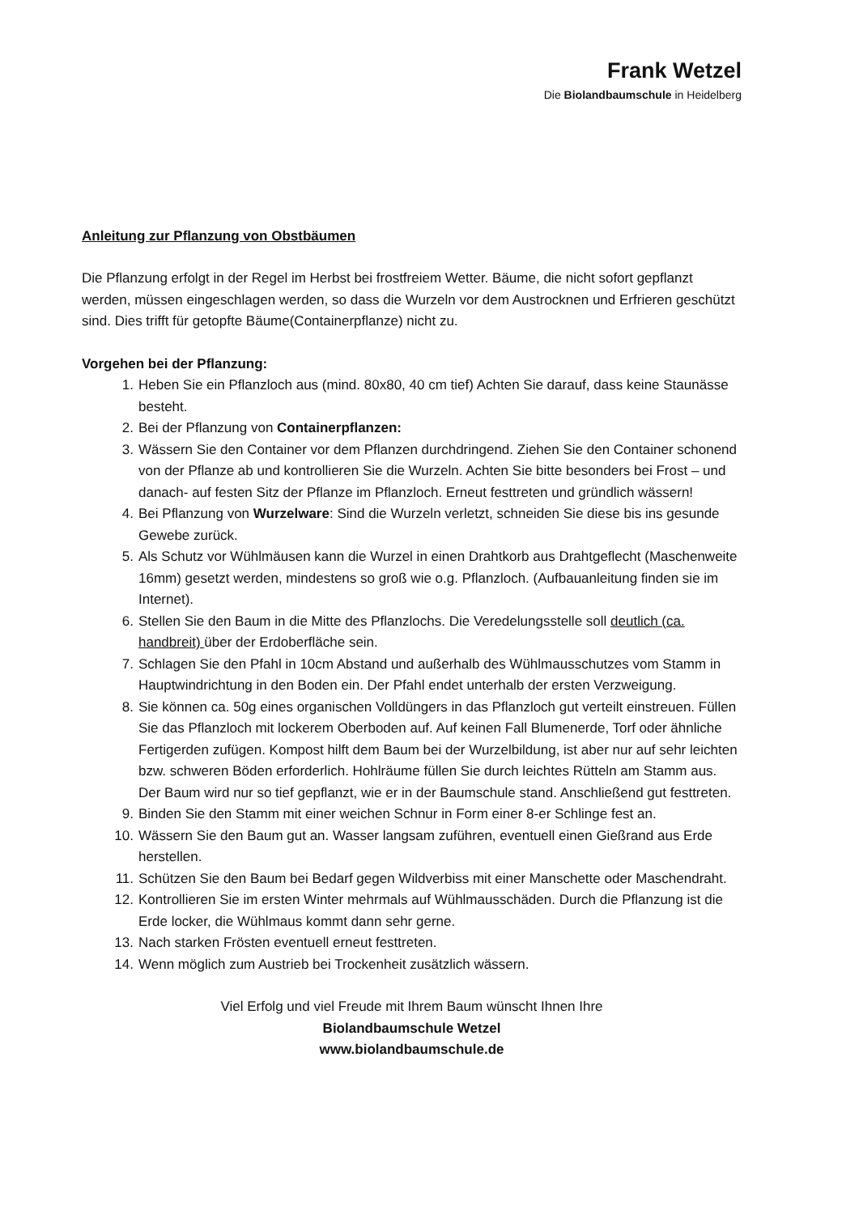Frank Wetzel
Die Biolandbaumschule in Heidelberg
Anleitung zur Pflanzung von Obstbäumen
Die Pflanzung erfolgt in der Regel im Herbst bei frostfreiem Wetter. Bäume, die nicht sofort gepflanzt werden, müssen eingeschlagen werden, so dass die Wurzeln vor dem Austrocknen und Erfrieren geschützt sind. Dies trifft für getopfte Bäume(Containerpflanze) nicht zu.
Vorgehen bei der Pflanzung:
1. Heben Sie ein Pflanzloch aus (mind. 80x80, 40 cm tief) Achten Sie darauf, dass keine Staunässe besteht.
2. Bei der Pflanzung von Containerpflanzen:
3. Wässern Sie den Container vor dem Pflanzen durchdringend. Ziehen Sie den Container schonend von der Pflanze ab und kontrollieren Sie die Wurzeln. Achten Sie bitte besonders bei Frost – und danach- auf festen Sitz der Pflanze im Pflanzloch. Erneut festtreten und gründlich wässern!
4. Bei Pflanzung von Wurzelware: Sind die Wurzeln verletzt, schneiden Sie diese bis ins gesunde Gewebe zurück.
5. Als Schutz vor Wühlmäusen kann die Wurzel in einen Drahtkorb aus Drahtgeflecht (Maschenweite 16mm) gesetzt werden, mindestens so groß wie o.g. Pflanzloch. (Aufbauanleitung finden sie im Internet).
6. Stellen Sie den Baum in die Mitte des Pflanzlochs. Die Veredelungsstelle soll deutlich (ca. handbreit) über der Erdoberfläche sein.
7. Schlagen Sie den Pfahl in 10cm Abstand und außerhalb des Wühlmausschutzes vom Stamm in Hauptwindrichtung in den Boden ein. Der Pfahl endet unterhalb der ersten Verzweigung.
8. Sie können ca. 50g eines organischen Volldüngers in das Pflanzloch gut verteilt einstreuen. Füllen Sie das Pflanzloch mit lockerem Oberboden auf. Auf keinen Fall Blumenerde, Torf oder ähnliche Fertigerden zufügen. Kompost hilft dem Baum bei der Wurzelbildung, ist aber nur auf sehr leichten bzw. schweren Böden erforderlich. Hohlräume füllen Sie durch leichtes Rütteln am Stamm aus. Der Baum wird nur so tief gepflanzt, wie er in der Baumschule stand. Anschließend gut festtreten.
9. Binden Sie den Stamm mit einer weichen Schnur in Form einer 8-er Schlinge fest an.
10. Wässern Sie den Baum gut an. Wasser langsam zuführen, eventuell einen Gießrand aus Erde herstellen.
11. Schützen Sie den Baum bei Bedarf gegen Wildverbiss mit einer Manschette oder Maschendraht.
12. Kontrollieren Sie im ersten Winter mehrmals auf Wühlmausschäden. Durch die Pflanzung ist die Erde locker, die Wühlmaus kommt dann sehr gerne.
13. Nach starken Frösten eventuell erneut festtreten.
14. Wenn möglich zum Austrieb bei Trockenheit zusätzlich wässern.
Viel Erfolg und viel Freude mit Ihrem Baum wünscht Ihnen Ihre
Biolandbaumschule Wetzel
www.biolandbaumschule.de